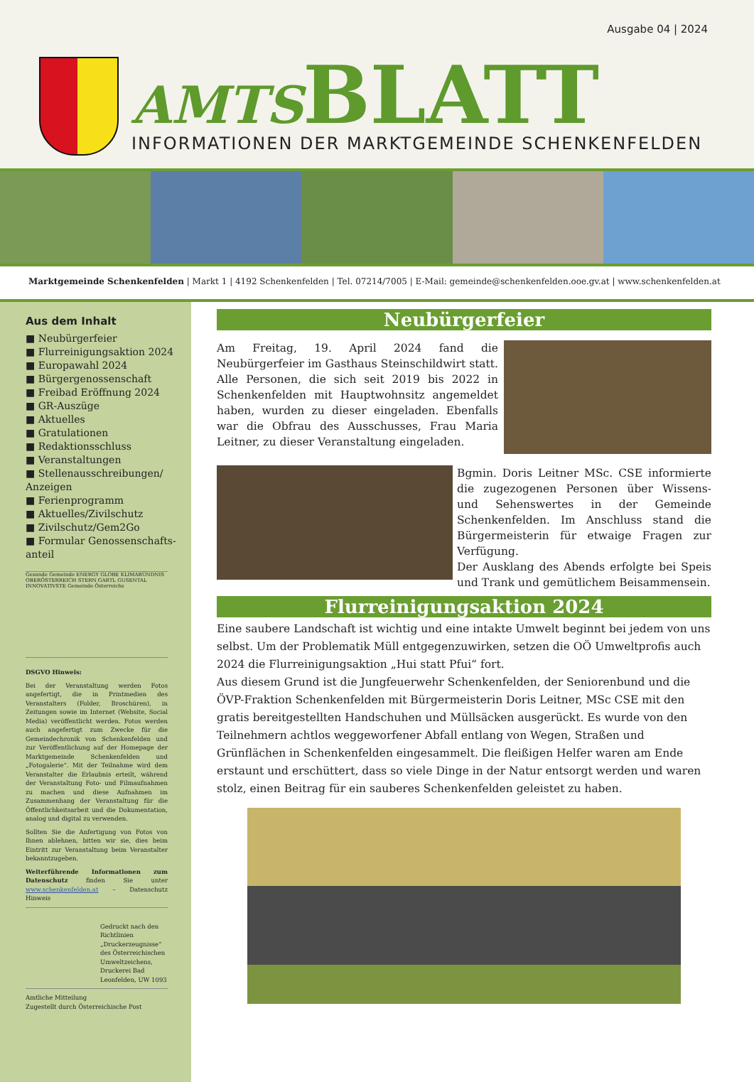Ausgabe 04 | 2024
AMTS BLATT
INFORMATIONEN DER MARKTGEMEINDE SCHENKENFELDEN
Marktgemeinde Schenkenfelden | Markt 1 | 4192 Schenkenfelden | Tel. 07214/7005 | E-Mail: gemeinde@schenkenfelden.ooe.gv.at | www.schenkenfelden.at
Aus dem Inhalt
■ Neubürgerfeier
■ Flurreinigungsaktion 2024
■ Europawahl 2024
■ Bürgergenossenschaft
■ Freibad Eröffnung 2024
■ GR-Auszüge
■ Aktuelles
■ Gratulationen
■ Redaktionsschluss
■ Veranstaltungen
■ Stellenausschreibungen/ Anzeigen
■ Ferienprogramm
■ Aktuelles/Zivilschutz
■ Zivilschutz/Gem2Go
■ Formular Genossenschafts-anteil
Gesunde Gemeinde ENERGY GLOBE KLIMABÜNDNIS OBERÖSTERREICH STERN GARTL GUSENTAL INNOVATIVSTE Gemeinde Österreichs
DSGVO Hinweis:
Bei der Veranstaltung werden Fotos angefertigt, die in Printmedien des Veranstalters (Folder, Broschüren), in Zeitungen sowie im Internet (Website, Social Media) veröffentlicht werden. Fotos werden auch angefertigt zum Zwecke für die Gemeindechronik von Schenkenfelden und zur Veröffentlichung auf der Homepage der Marktgemeinde Schenkenfelden und „Fotogalerie“. Mit der Teilnahme wird dem Veranstalter die Erlaubnis erteilt, während der Veranstaltung Foto- und Filmaufnahmen zu machen und diese Aufnahmen im Zusammenhang der Veranstaltung für die Öffentlichkeitsarbeit und die Dokumentation, analog und digital zu verwenden.
Sollten Sie die Anfertigung von Fotos von Ihnen ablehnen, bitten wir sie, dies beim Eintritt zur Veranstaltung beim Veranstalter bekanntzugeben.
Weiterführende Informationen zum Datenschutz finden Sie unter www.schenkenfelden.at – Datenschutz Hinweis
Gedruckt nach den Richtlinien „Druckerzeugnisse“ des Österreichischen Umweltzeichens, Druckerei Bad Leonfelden, UW 1093
Amtliche Mitteilung
Zugestellt durch Österreichische Post
Neubürgerfeier
Am Freitag, 19. April 2024 fand die Neubürgerfeier im Gasthaus Steinschildwirt statt. Alle Personen, die sich seit 2019 bis 2022 in Schenkenfelden mit Hauptwohnsitz angemeldet haben, wurden zu dieser eingeladen. Ebenfalls war die Obfrau des Ausschusses, Frau Maria Leitner, zu dieser Veranstaltung eingeladen.
Bgmin. Doris Leitner MSc. CSE informierte die zugezogenen Personen über Wissens- und Sehenswertes in der Gemeinde Schenkenfelden. Im Anschluss stand die Bürgermeisterin für etwaige Fragen zur Verfügung.
Der Ausklang des Abends erfolgte bei Speis und Trank und gemütlichem Beisammensein.
Flurreinigungsaktion 2024
Eine saubere Landschaft ist wichtig und eine intakte Umwelt beginnt bei jedem von uns selbst. Um der Problematik Müll entgegenzuwirken, setzen die OÖ Umweltprofis auch 2024 die Flurreinigungsaktion „Hui statt Pfui“ fort.
Aus diesem Grund ist die Jungfeuerwehr Schenkenfelden, der Seniorenbund und die ÖVP-Fraktion Schenkenfelden mit Bürgermeisterin Doris Leitner, MSc CSE mit den gratis bereitgestellten Handschuhen und Müllsäcken ausgerückt. Es wurde von den Teilnehmern achtlos weggeworfener Abfall entlang von Wegen, Straßen und Grünflächen in Schenkenfelden eingesammelt. Die fleißigen Helfer waren am Ende erstaunt und erschüttert, dass so viele Dinge in der Natur entsorgt werden und waren stolz, einen Beitrag für ein sauberes Schenkenfelden geleistet zu haben.